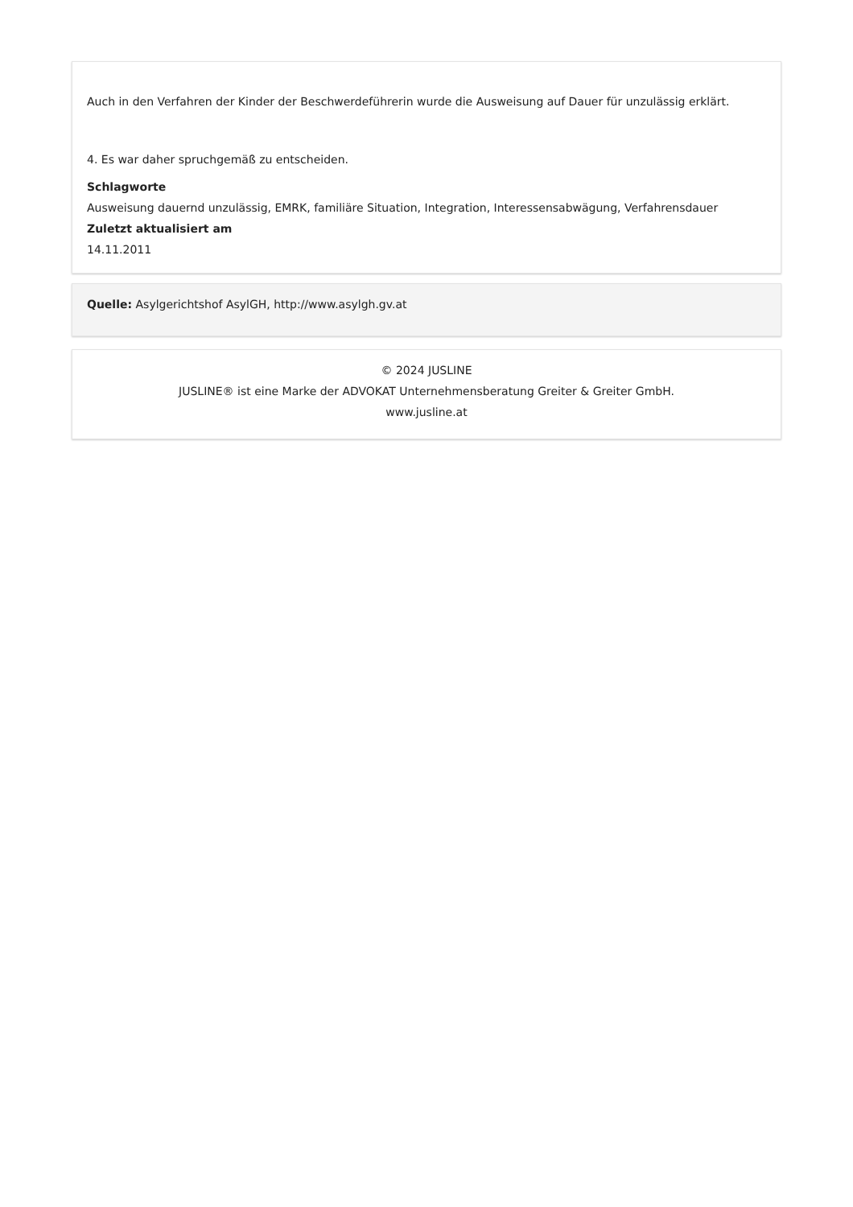Auch in den Verfahren der Kinder der Beschwerdeführerin wurde die Ausweisung auf Dauer für unzulässig erklärt.
4. Es war daher spruchgemäß zu entscheiden.
Schlagworte
Ausweisung dauernd unzulässig, EMRK, familiäre Situation, Integration, Interessensabwägung, Verfahrensdauer
Zuletzt aktualisiert am
14.11.2011
Quelle: Asylgerichtshof AsylGH, http://www.asylgh.gv.at
© 2024 JUSLINE
JUSLINE® ist eine Marke der ADVOKAT Unternehmensberatung Greiter & Greiter GmbH.
www.jusline.at